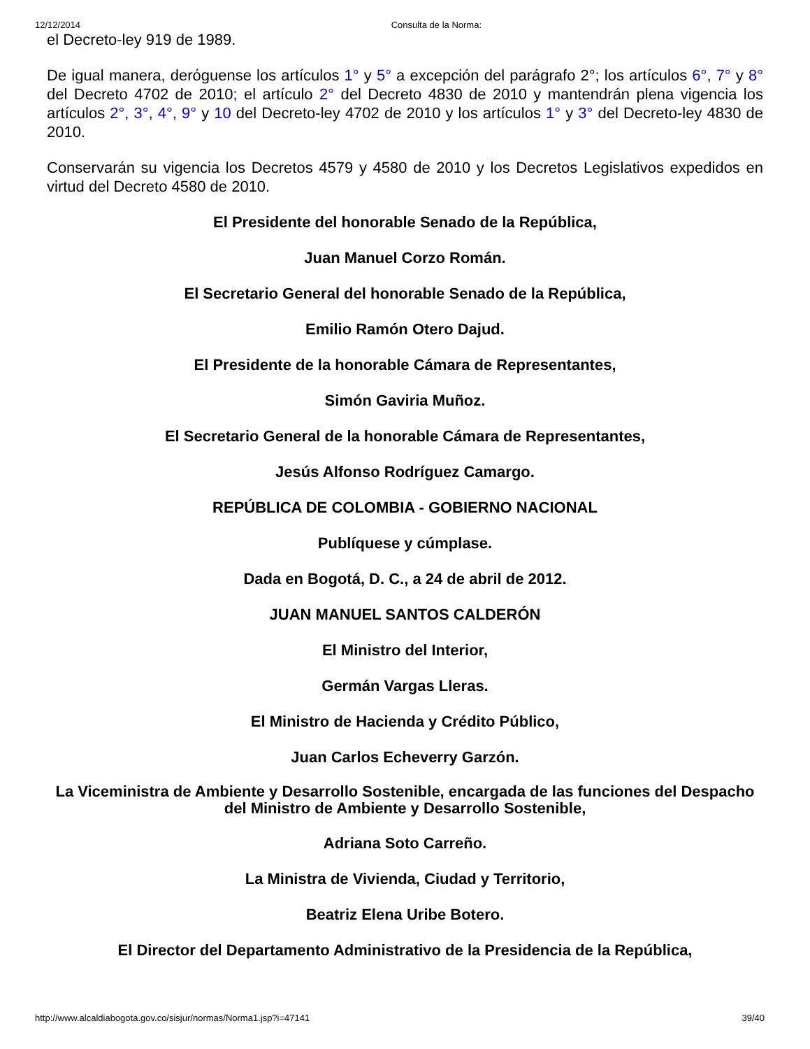12/12/2014 Consulta de la Norma:
el Decreto-ley 919 de 1989.
De igual manera, derόguense los artículos 1° y 5° a excepción del parágrafo 2°; los artículos 6°, 7° y 8° del Decreto 4702 de 2010; el artículo 2° del Decreto 4830 de 2010 y mantendrán plena vigencia los artículos 2°, 3°, 4°, 9° y 10 del Decreto-ley 4702 de 2010 y los artículos 1° y 3° del Decreto-ley 4830 de 2010.
Conservarán su vigencia los Decretos 4579 y 4580 de 2010 y los Decretos Legislativos expedidos en virtud del Decreto 4580 de 2010.
El Presidente del honorable Senado de la República,
Juan Manuel Corzo Román.
El Secretario General del honorable Senado de la República,
Emilio Ramón Otero Dajud.
El Presidente de la honorable Cámara de Representantes,
Simón Gaviria Muñoz.
El Secretario General de la honorable Cámara de Representantes,
Jesús Alfonso Rodríguez Camargo.
REPÚBLICA DE COLOMBIA - GOBIERNO NACIONAL
Publíquese y cúmplase.
Dada en Bogotá, D. C., a 24 de abril de 2012.
JUAN MANUEL SANTOS CALDERÓN
El Ministro del Interior,
Germán Vargas Lleras.
El Ministro de Hacienda y Crédito Público,
Juan Carlos Echeverry Garzón.
La Viceministra de Ambiente y Desarrollo Sostenible, encargada de las funciones del Despacho del Ministro de Ambiente y Desarrollo Sostenible,
Adriana Soto Carreño.
La Ministra de Vivienda, Ciudad y Territorio,
Beatriz Elena Uribe Botero.
El Director del Departamento Administrativo de la Presidencia de la República,
http://www.alcaldiabogota.gov.co/sisjur/normas/Norma1.jsp?i=47141 39/40